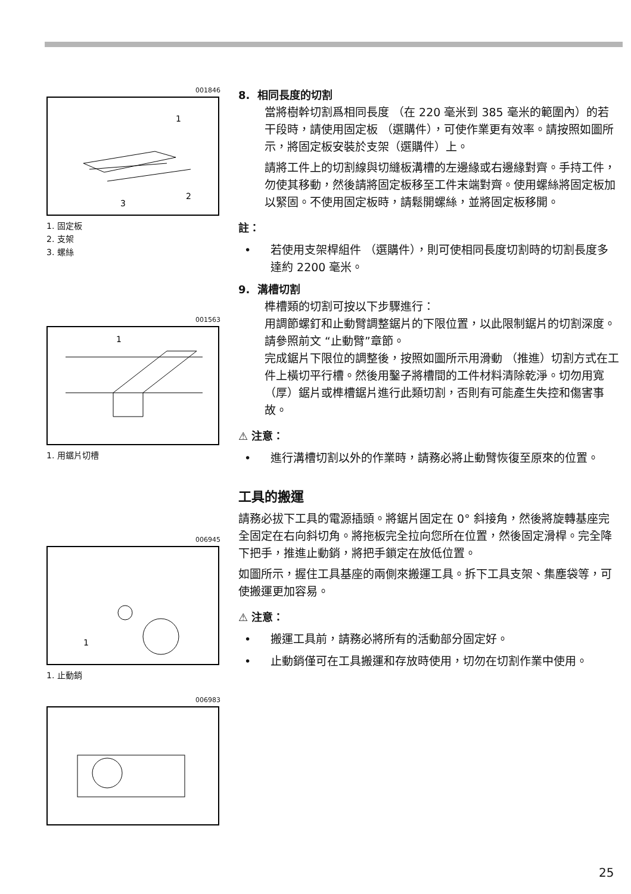001846
1
2
3
1. 固定板
2. 支架
3. 螺絲
001563
1
1. 用鋸片切槽
006945
1
1. 止動銷
006983
8. 相同長度的切割
當將樹幹切割爲相同長度 （在 220 毫米到 385 毫米的範圍內）的若干段時，請使用固定板 （選購件），可使作業更有效率。請按照如圖所示，將固定板安裝於支架（選購件）上。
請將工件上的切割線與切縫板溝槽的左邊緣或右邊緣對齊。手持工件，勿使其移動，然後請將固定板移至工件末端對齊。使用螺絲將固定板加以緊固。不使用固定板時，請鬆開螺絲，並將固定板移開。
註：
• 若使用支架桿組件 （選購件），則可使相同長度切割時的切割長度多達約 2200 毫米。
9. 溝槽切割
榫槽類的切割可按以下步驟進行：
用調節螺釘和止動臂調整鋸片的下限位置，以此限制鋸片的切割深度。請參照前文 “止動臂”章節。
完成鋸片下限位的調整後，按照如圖所示用滑動 （推進）切割方式在工件上橫切平行槽。然後用鑿子將槽間的工件材料清除乾淨。切勿用寬（厚）鋸片或榫槽鋸片進行此類切割，否則有可能產生失控和傷害事故。
⚠ 注意：
• 進行溝槽切割以外的作業時，請務必將止動臂恢復至原來的位置。
工具的搬運
請務必拔下工具的電源插頭。將鋸片固定在 0° 斜接角，然後將旋轉基座完全固定在右向斜切角。將拖板完全拉向您所在位置，然後固定滑桿。完全降下把手，推進止動銷，將把手鎖定在放低位置。
如圖所示，握住工具基座的兩側來搬運工具。拆下工具支架、集塵袋等，可使搬運更加容易。
⚠ 注意：
• 搬運工具前，請務必將所有的活動部分固定好。
• 止動銷僅可在工具搬運和存放時使用，切勿在切割作業中使用。
25